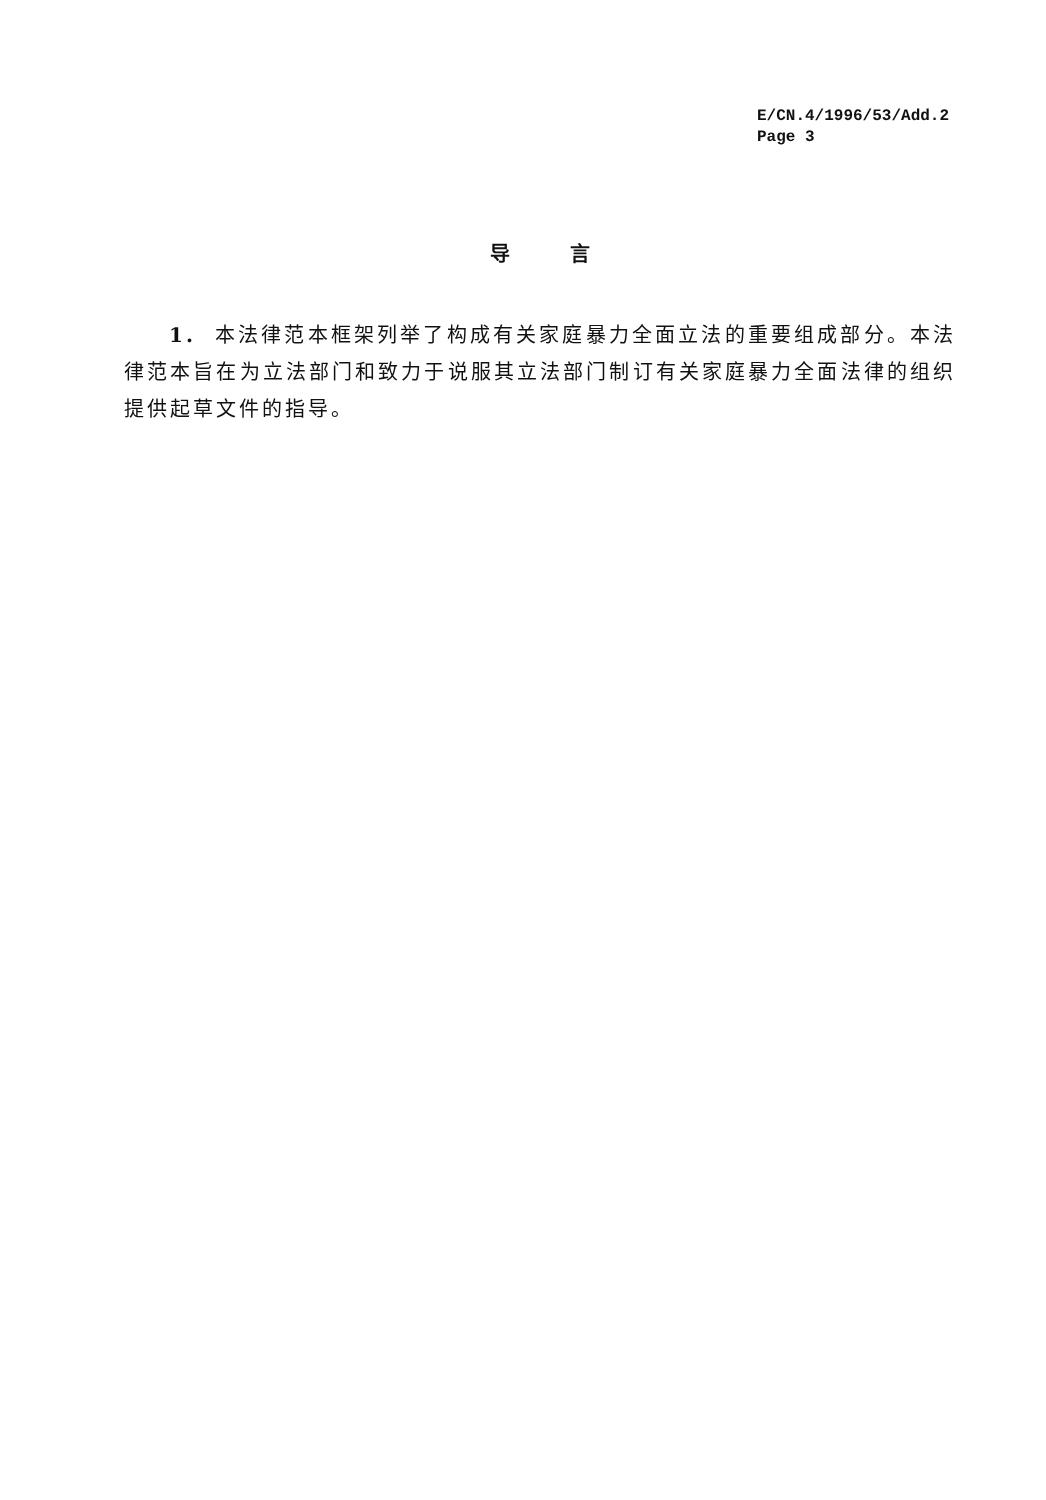E/CN.4/1996/53/Add.2
Page 3
导言
1. 本法律范本框架列举了构成有关家庭暴力全面立法的重要组成部分。本法律范本旨在为立法部门和致力于说服其立法部门制订有关家庭暴力全面法律的组织提供起草文件的指导。